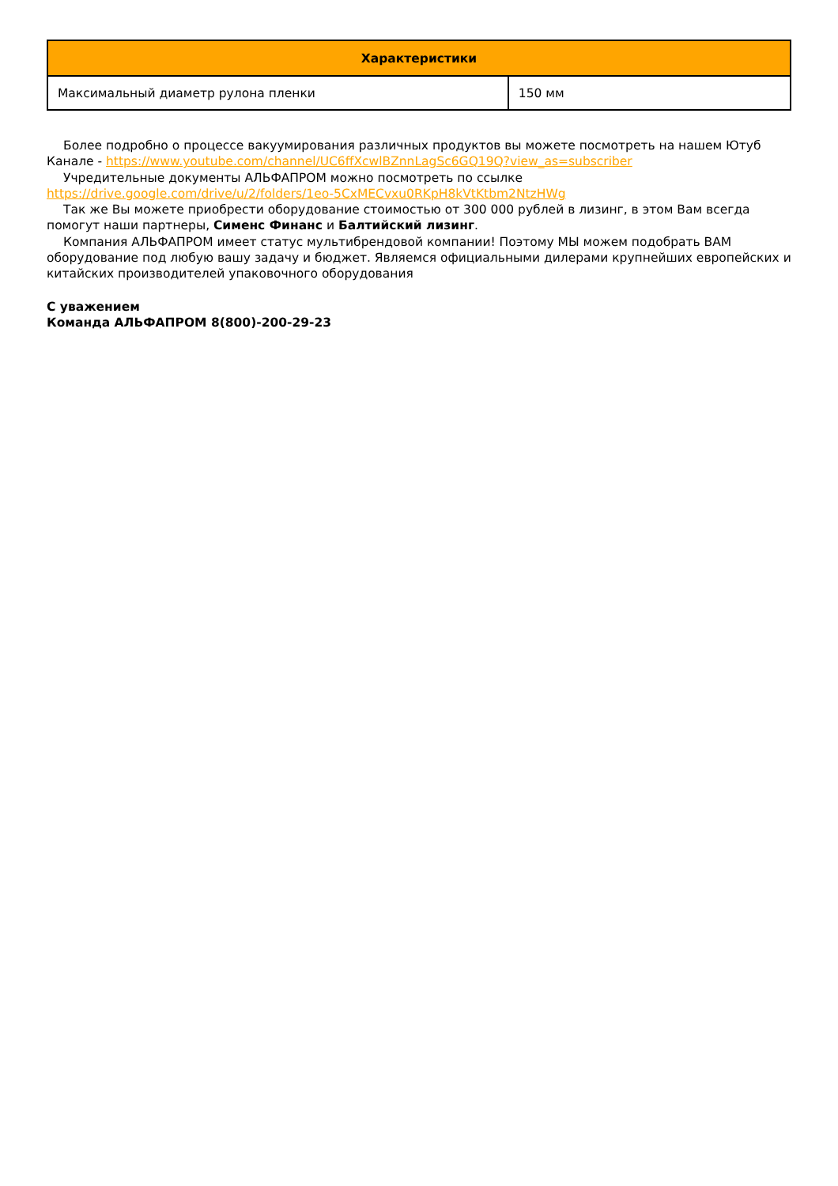| Характеристики | |
| --- | --- |
| Максимальный диаметр рулона пленки | 150 мм |
Более подробно о процессе вакуумирования различных продуктов вы можете посмотреть на нашем Ютуб Канале - https://www.youtube.com/channel/UC6ffXcwlBZnnLagSc6GQ19Q?view_as=subscriber
Учредительные документы АЛЬФАПРОМ можно посмотреть по ссылке https://drive.google.com/drive/u/2/folders/1eo-5CxMECvxu0RKpH8kVtKtbm2NtzHWg
Так же Вы можете приобрести оборудование стоимостью от 300 000 рублей в лизинг, в этом Вам всегда помогут наши партнеры, Сименс Финанс и Балтийский лизинг.
Компания АЛЬФАПРОМ имеет статус мультибрендовой компании! Поэтому МЫ можем подобрать ВАМ оборудование под любую вашу задачу и бюджет. Являемся официальными дилерами крупнейших европейских и китайских производителей упаковочного оборудования
С уважением
Команда АЛЬФАПРОМ 8(800)-200-29-23